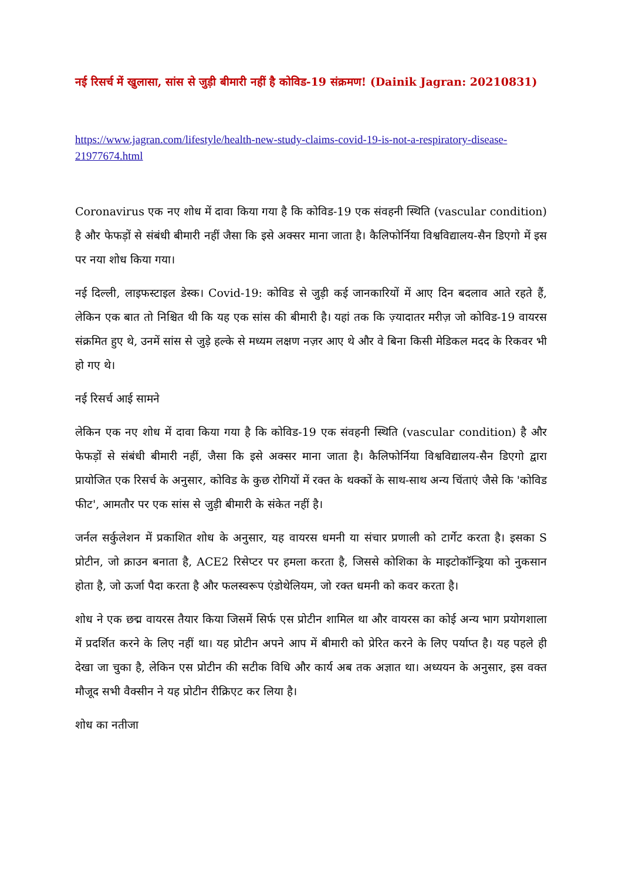नई रिसर्च में खुलासा, सांस से जुड़ी बीमारी नहीं है कोविड-19 संक्रमण! (Dainik Jagran: 20210831)
https://www.jagran.com/lifestyle/health-new-study-claims-covid-19-is-not-a-respiratory-disease-21977674.html
Coronavirus एक नए शोध में दावा किया गया है कि कोविड-19 एक संवहनी स्थिति (vascular condition) है और फेफड़ों से संबंधी बीमारी नहीं जैसा कि इसे अक्सर माना जाता है। कैलिफोर्निया विश्वविद्यालय-सैन डिएगो में इस पर नया शोध किया गया।
नई दिल्ली, लाइफस्टाइल डेस्क। Covid-19: कोविड से जुड़ी कई जानकारियों में आए दिन बदलाव आते रहते हैं, लेकिन एक बात तो निश्चित थी कि यह एक सांस की बीमारी है। यहां तक कि ज़्यादातर मरीज़ जो कोविड-19 वायरस संक्रमित हुए थे, उनमें सांस से जुड़े हल्के से मध्यम लक्षण नज़र आए थे और वे बिना किसी मेडिकल मदद के रिकवर भी हो गए थे।
नई रिसर्च आई सामने
लेकिन एक नए शोध में दावा किया गया है कि कोविड-19 एक संवहनी स्थिति (vascular condition) है और फेफड़ों से संबंधी बीमारी नहीं, जैसा कि इसे अक्सर माना जाता है। कैलिफोर्निया विश्वविद्यालय-सैन डिएगो द्वारा प्रायोजित एक रिसर्च के अनुसार, कोविड के कुछ रोगियों में रक्त के थक्कों के साथ-साथ अन्य चिंताएं जैसे कि 'कोविड फीट', आमतौर पर एक सांस से जुड़ी बीमारी के संकेत नहीं है।
जर्नल सर्कुलेशन में प्रकाशित शोध के अनुसार, यह वायरस धमनी या संचार प्रणाली को टार्गेट करता है। इसका S प्रोटीन, जो क्राउन बनाता है, ACE2 रिसेप्टर पर हमला करता है, जिससे कोशिका के माइटोकॉन्ड्रिया को नुकसान होता है, जो ऊर्जा पैदा करता है और फलस्वरूप एंडोथेलियम, जो रक्त धमनी को कवर करता है।
शोध ने एक छद्म वायरस तैयार किया जिसमें सिर्फ एस प्रोटीन शामिल था और वायरस का कोई अन्य भाग प्रयोगशाला में प्रदर्शित करने के लिए नहीं था। यह प्रोटीन अपने आप में बीमारी को प्रेरित करने के लिए पर्याप्त है। यह पहले ही देखा जा चुका है, लेकिन एस प्रोटीन की सटीक विधि और कार्य अब तक अज्ञात था। अध्ययन के अनुसार, इस वक्त मौजूद सभी वैक्सीन ने यह प्रोटीन रीक्रिएट कर लिया है।
शोध का नतीजा